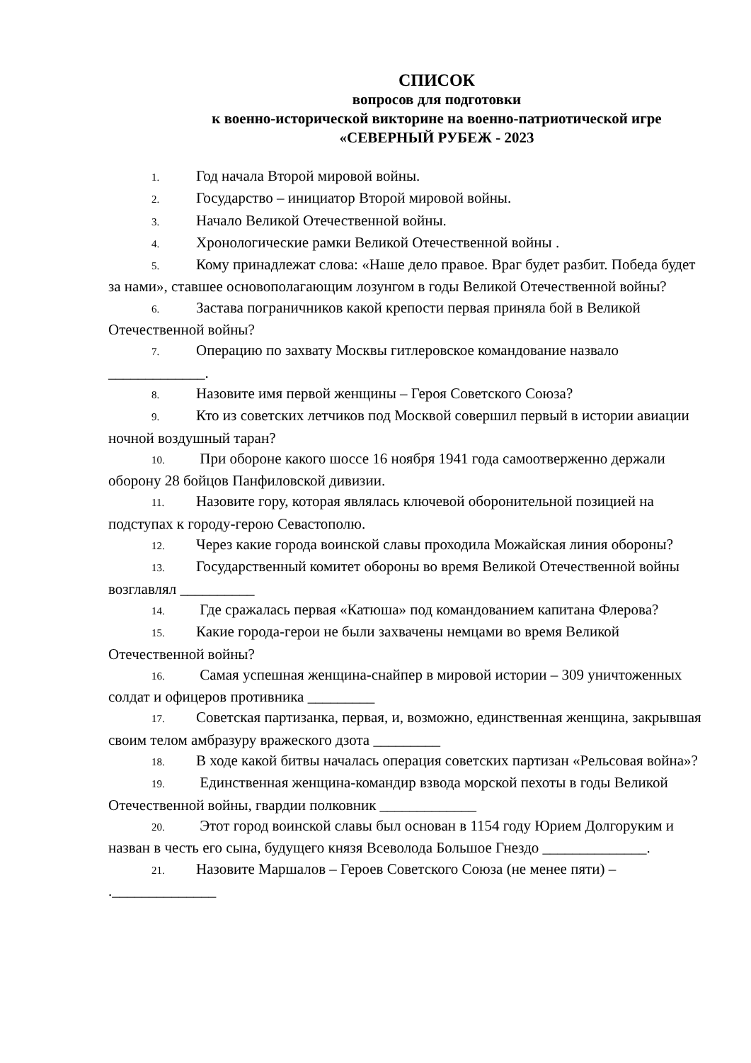СПИСОК
вопросов для подготовки
к военно-исторической викторине на военно-патриотической игре
«СЕВЕРНЫЙ РУБЕЖ - 2023
1. Год начала Второй мировой войны.
2. Государство – инициатор Второй мировой войны.
3. Начало Великой Отечественной войны.
4. Хронологические рамки Великой Отечественной войны .
5. Кому принадлежат слова: «Наше дело правое. Враг будет разбит. Победа будет за нами», ставшее основополагающим лозунгом в годы Великой Отечественной войны?
6. Застава пограничников какой крепости первая приняла бой в Великой Отечественной войны?
7. Операцию по захвату Москвы гитлеровское командование назвало _____________.
8. Назовите имя первой женщины – Героя Советского Союза?
9. Кто из советских летчиков под Москвой совершил первый в истории авиации ночной воздушный таран?
10. При обороне какого шоссе 16 ноября 1941 года самоотверженно держали оборону 28 бойцов Панфиловской дивизии.
11. Назовите гору, которая являлась ключевой оборонительной позицией на подступах к городу-герою Севастополю.
12. Через какие города воинской славы проходила Можайская линия обороны?
13. Государственный комитет обороны во время Великой Отечественной войны возглавлял __________
14. Где сражалась первая «Катюша» под командованием капитана Флерова?
15. Какие города-герои не были захвачены немцами во время Великой Отечественной войны?
16. Самая успешная женщина-снайпер в мировой истории – 309 уничтоженных солдат и офицеров противника _________
17. Советская партизанка, первая, и, возможно, единственная женщина, закрывшая своим телом амбразуру вражеского дзота _________
18. В ходе какой битвы началась операция советских партизан «Рельсовая война»?
19. Единственная женщина-командир взвода морской пехоты в годы Великой Отечественной войны, гвардии полковник _____________
20. Этот город воинской славы был основан в 1154 году Юрием Долгоруким и назван в честь его сына, будущего князя Всеволода Большое Гнездо ______________.
21. Назовите Маршалов – Героев Советского Союза (не менее пяти) – .______________